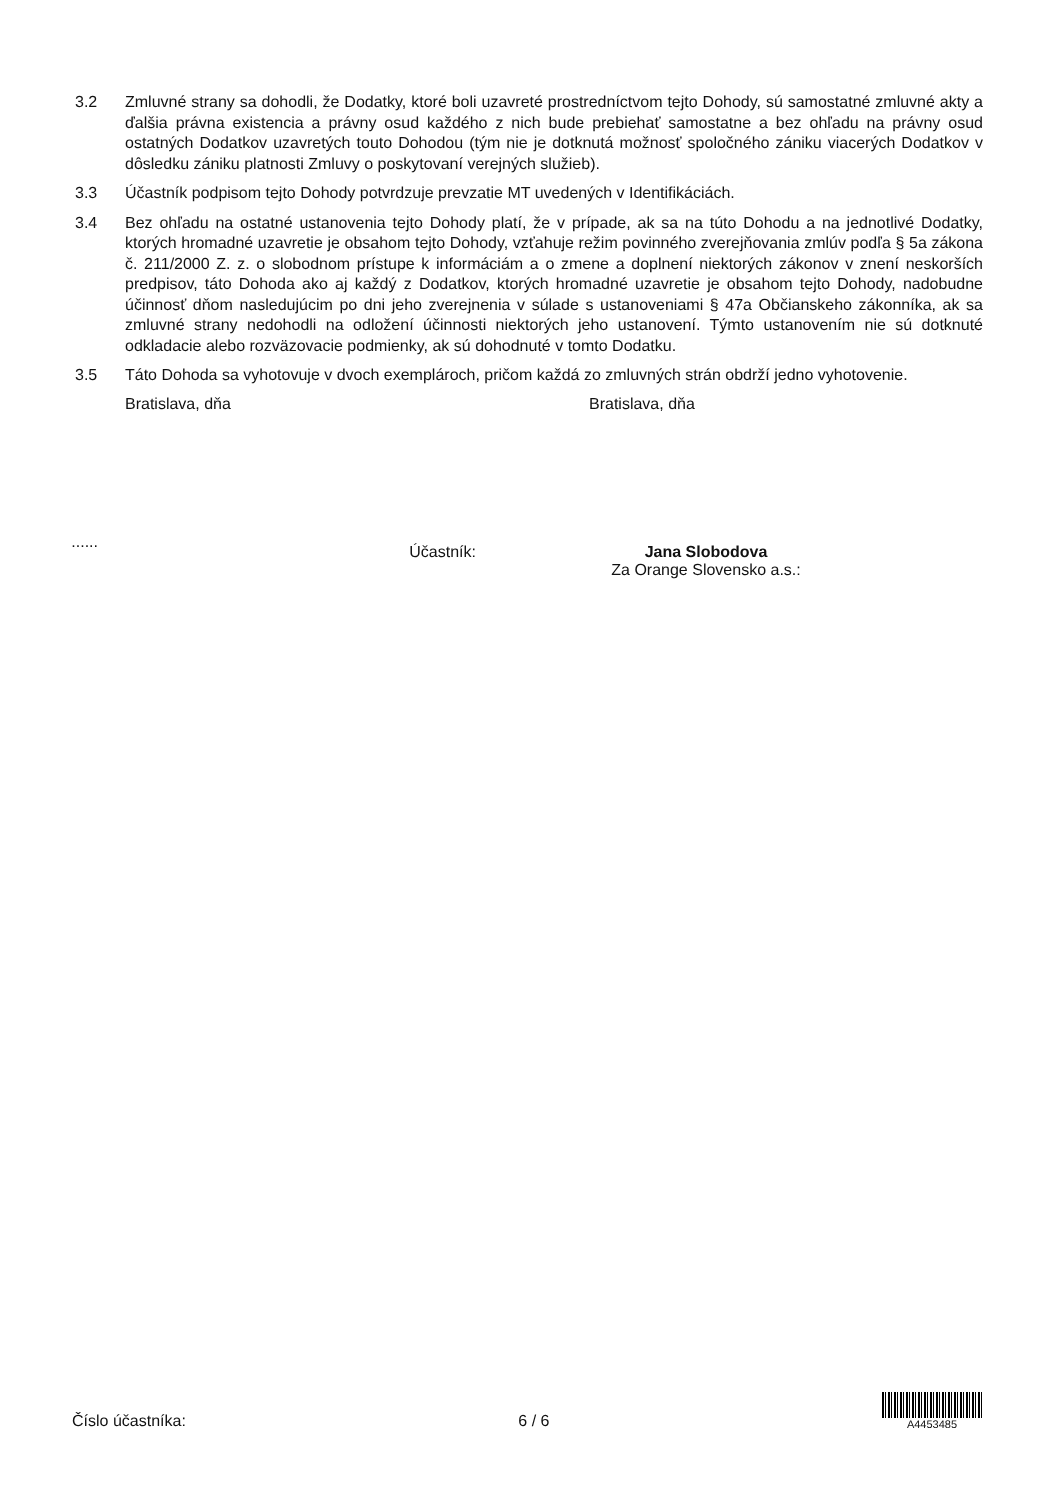3.2 Zmluvné strany sa dohodli, že Dodatky, ktoré boli uzavreté prostredníctvom tejto Dohody, sú samostatné zmluvné akty a ďalšia právna existencia a právny osud každého z nich bude prebiehať samostatne a bez ohľadu na právny osud ostatných Dodatkov uzavretých touto Dohodou (tým nie je dotknutá možnosť spoločného zániku viacerých Dodatkov v dôsledku zániku platnosti Zmluvy o poskytovaní verejných služieb).
3.3 Účastník podpisom tejto Dohody potvrdzuje prevzatie MT uvedených v Identifikáciách.
3.4 Bez ohľadu na ostatné ustanovenia tejto Dohody platí, že v prípade, ak sa na túto Dohodu a na jednotlivé Dodatky, ktorých hromadné uzavretie je obsahom tejto Dohody, vzťahuje režim povinného zverejňovania zmlúv podľa § 5a zákona č. 211/2000 Z. z. o slobodnom prístupe k informáciám a o zmene a doplnení niektorých zákonov v znení neskorších predpisov, táto Dohoda ako aj každý z Dodatkov, ktorých hromadné uzavretie je obsahom tejto Dohody, nadobudne účinnosť dňom nasledujúcim po dni jeho zverejnenia v súlade s ustanoveniami § 47a Občianskeho zákonníka, ak sa zmluvné strany nedohodli na odložení účinnosti niektorých jeho ustanovení. Týmto ustanovením nie sú dotknuté odkladacie alebo rozväzovacie podmienky, ak sú dohodnuté v tomto Dodatku.
3.5 Táto Dohoda sa vyhotovuje v dvoch exemplároch, pričom každá zo zmluvných strán obdrží jedno vyhotovenie.
Bratislava, dňa Bratislava, dňa
......
Účastník: Jana Slobodova
Za Orange Slovensko a.s.:
Číslo účastníka:
6 / 6
A4453485